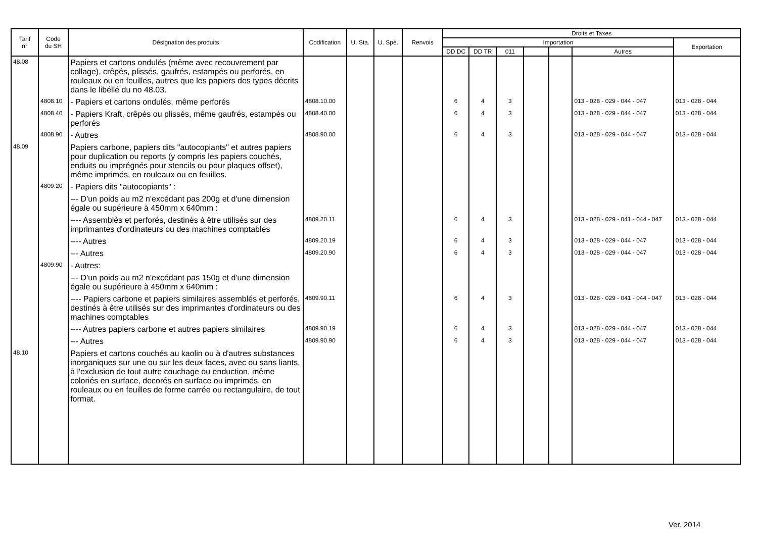| Tarif n° | Code du SH | Désignation des produits | Codification | U. Sta. | U. Spé. | Renvois | Droits et Taxes | | | | | | |
| --- | --- | --- | --- | --- | --- | --- | --- | --- | --- | --- | --- | --- | --- |
| | | | | | | | Importation | | | | | | Exportation |
| | | | | | | | DD DC | DD TR | 011 | | | Autres | |
| 48.08 | | Papiers et cartons ondulés (même avec recouvrement par collage), crêpés, plissés, gaufrés, estampés ou perforés, en rouleaux ou en feuilles, autres que les papiers des types décrits dans le libéllé du no 48.03. | | | | | | | | | | | |
| | 4808.10 | - Papiers et cartons ondulés, même perforés | 4808.10.00 | | | | 6 | 4 | 3 | | | 013 - 028 - 029 - 044 - 047 | 013 - 028 - 044 |
| | 4808.40 | - Papiers Kraft, crêpés ou plissés, même gaufrés, estampés ou perforés | 4808.40.00 | | | | 6 | 4 | 3 | | | 013 - 028 - 029 - 044 - 047 | 013 - 028 - 044 |
| | 4808.90 | - Autres | 4808.90.00 | | | | 6 | 4 | 3 | | | 013 - 028 - 029 - 044 - 047 | 013 - 028 - 044 |
| 48.09 | | Papiers carbone, papiers dits "autocopiants" et autres papiers pour duplication ou reports (y compris les papiers couchés, enduits ou imprégnés pour stencils ou pour plaques offset), même imprimés, en rouleaux ou en feuilles. | | | | | | | | | | | |
| | 4809.20 | - Papiers dits "autocopiants" : | | | | | | | | | | | |
| | | --- D'un poids au m2 n'excédant pas 200g et d'une dimension égale ou supérieure à 450mm x 640mm : | | | | | | | | | | | |
| | | ---- Assemblés et perforés, destinés à être utilisés sur des imprimantes d'ordinateurs ou des machines comptables | 4809.20.11 | | | | 6 | 4 | 3 | | | 013 - 028 - 029 - 041 - 044 - 047 | 013 - 028 - 044 |
| | | ---- Autres | 4809.20.19 | | | | 6 | 4 | 3 | | | 013 - 028 - 029 - 044 - 047 | 013 - 028 - 044 |
| | | --- Autres | 4809.20.90 | | | | 6 | 4 | 3 | | | 013 - 028 - 029 - 044 - 047 | 013 - 028 - 044 |
| | 4809.90 | - Autres: | | | | | | | | | | | |
| | | --- D'un poids au m2 n'excédant pas 150g et d'une dimension égale ou supérieure à 450mm x 640mm : | | | | | | | | | | | |
| | | ---- Papiers carbone et papiers similaires assemblés et perforés, destinés à être utilisés sur des imprimantes d'ordinateurs ou des machines comptables | 4809.90.11 | | | | 6 | 4 | 3 | | | 013 - 028 - 029 - 041 - 044 - 047 | 013 - 028 - 044 |
| | | ---- Autres papiers carbone et autres papiers similaires | 4809.90.19 | | | | 6 | 4 | 3 | | | 013 - 028 - 029 - 044 - 047 | 013 - 028 - 044 |
| | | --- Autres | 4809.90.90 | | | | 6 | 4 | 3 | | | 013 - 028 - 029 - 044 - 047 | 013 - 028 - 044 |
| 48.10 | | Papiers et cartons couchés au kaolin ou à d'autres substances inorganiques sur une ou sur les deux faces, avec ou sans liants, à l'exclusion de tout autre couchage ou enduction, même coloriés en surface, decorés en surface ou imprimés, en rouleaux ou en feuilles de forme carrée ou rectangulaire, de tout format. | | | | | | | | | | | |
Ver. 2014